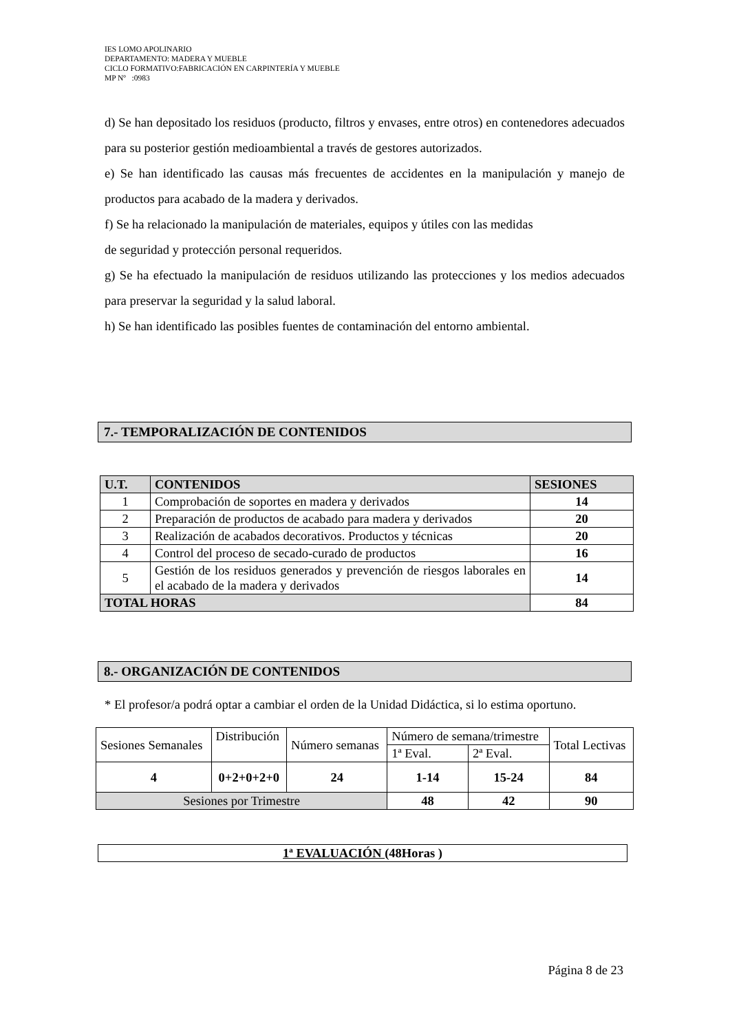IES LOMO APOLINARIO
DEPARTAMENTO: MADERA Y MUEBLE
CICLO FORMATIVO:FABRICACIÓN EN CARPINTERÍA Y MUEBLE
MP Nº :0983
d) Se han depositado los residuos (producto, filtros y envases, entre otros) en contenedores adecuados para su posterior gestión medioambiental a través de gestores autorizados.
e) Se han identificado las causas más frecuentes de accidentes en la manipulación y manejo de productos para acabado de la madera y derivados.
f) Se ha relacionado la manipulación de materiales, equipos y útiles con las medidas
de seguridad y protección personal requeridos.
g) Se ha efectuado la manipulación de residuos utilizando las protecciones y los medios adecuados para preservar la seguridad y la salud laboral.
h) Se han identificado las posibles fuentes de contaminación del entorno ambiental.
7.- TEMPORALIZACIÓN DE CONTENIDOS
| U.T. | CONTENIDOS | SESIONES |
| --- | --- | --- |
| 1 | Comprobación de soportes en madera y derivados | 14 |
| 2 | Preparación de productos de acabado para madera y derivados | 20 |
| 3 | Realización de acabados decorativos. Productos y técnicas | 20 |
| 4 | Control del proceso de secado-curado de productos | 16 |
| 5 | Gestión de los residuos generados y prevención de riesgos laborales en el acabado de la madera y derivados | 14 |
| TOTAL HORAS | | 84 |
8.- ORGANIZACIÓN DE CONTENIDOS
* El profesor/a podrá optar a cambiar el orden de la Unidad Didáctica, si lo estima oportuno.
| Sesiones Semanales | Distribución | Número semanas | Número de semana/trimestre | | Total Lectivas |
| | | | 1ª Eval. | 2ª Eval. | |
| 4 | 0+2+0+2+0 | 24 | 1-14 | 15-24 | 84 |
| Sesiones por Trimestre | | | 48 | 42 | 90 |
1ª EVALUACIÓN (48Horas )
Página 8 de 23